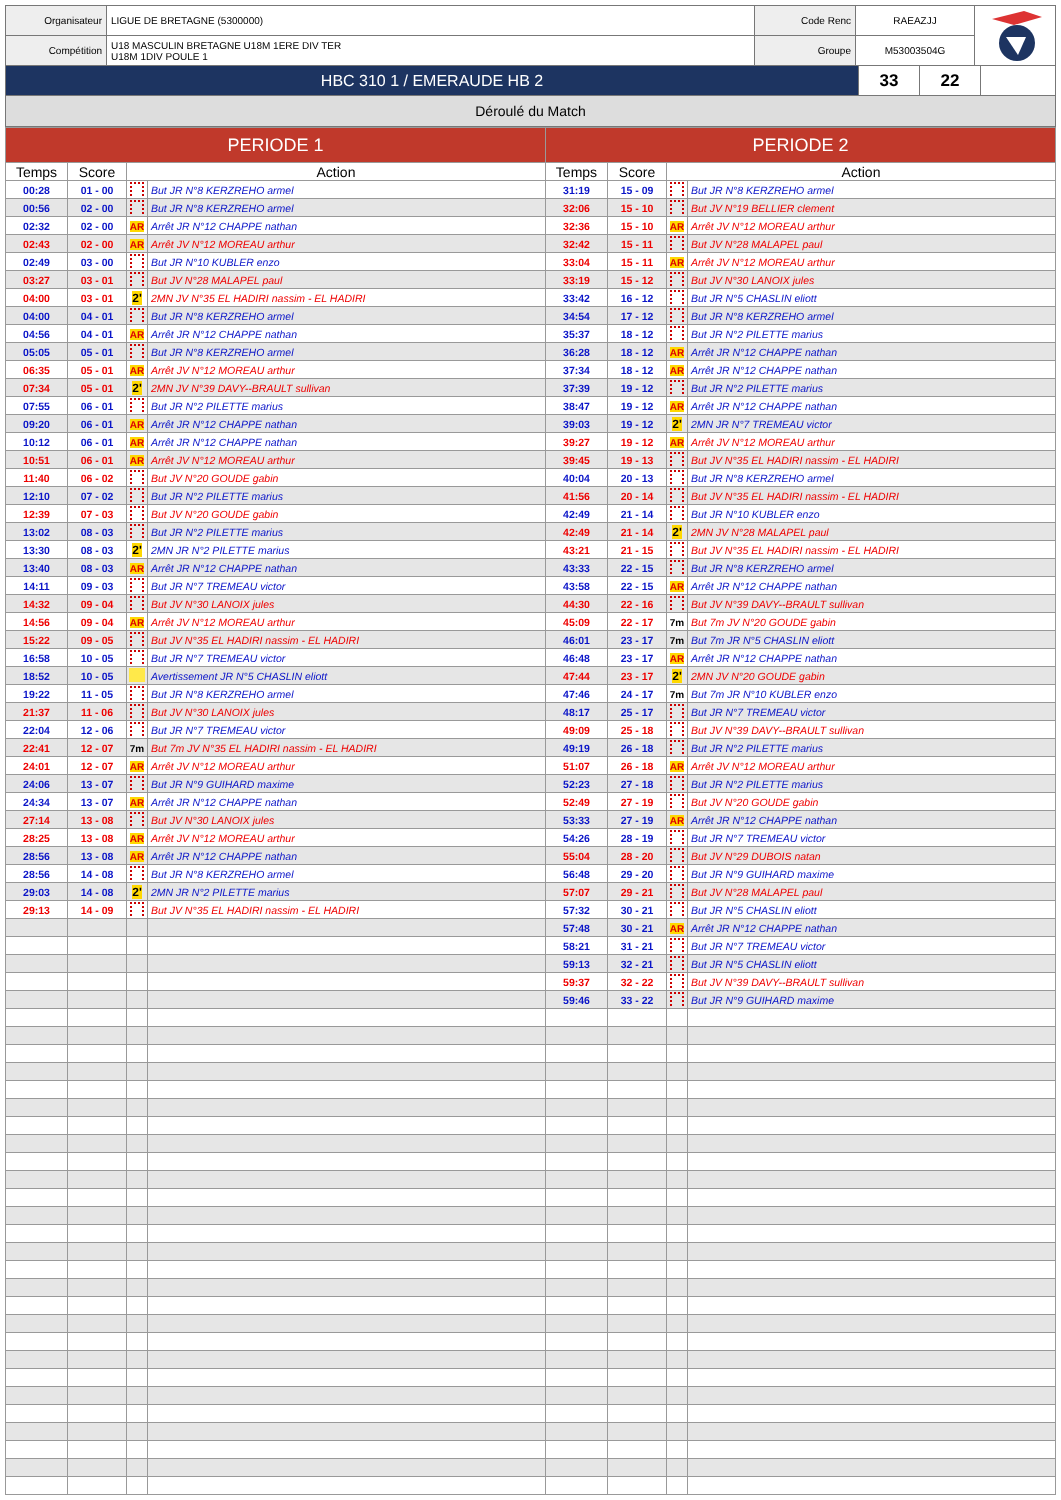| Organisateur | LIGUE DE BRETAGNE (5300000) | Code Renc | RAEAZJJ | |
| Compétition | U18 MASCULIN BRETAGNE U18M 1ERE DIV TER U18M 1DIV POULE 1 | Groupe | M53003504G | |
HBC 310 1 / EMERAUDE HB 2 33 22
Déroulé du Match
| PERIODE 1 | | | | PERIODE 2 | | | |
| --- | --- | --- | --- | --- | --- | --- | --- |
| Temps | Score | Action | | Temps | Score | Action | |
| 00:28 | 01 - 00 | | But JR N°8 KERZREHO armel | 31:19 | 15 - 09 | | But JR N°8 KERZREHO armel |
| 00:56 | 02 - 00 | | But JR N°8 KERZREHO armel | 32:06 | 15 - 10 | | But JV N°19 BELLIER clement |
| 02:32 | 02 - 00 | AR | Arrêt JR N°12 CHAPPE nathan | 32:36 | 15 - 10 | AR | Arrêt JV N°12 MOREAU arthur |
| 02:43 | 02 - 00 | AR | Arrêt JV N°12 MOREAU arthur | 32:42 | 15 - 11 | | But JV N°28 MALAPEL paul |
| 02:49 | 03 - 00 | | But JR N°10 KUBLER enzo | 33:04 | 15 - 11 | AR | Arrêt JV N°12 MOREAU arthur |
| 03:27 | 03 - 01 | | But JV N°28 MALAPEL paul | 33:19 | 15 - 12 | | But JV N°30 LANOIX jules |
| 04:00 | 03 - 01 | 2' | 2MN JV N°35 EL HADIRI nassim - EL HADIRI | 33:42 | 16 - 12 | | But JR N°5 CHASLIN eliott |
| 04:00 | 04 - 01 | | But JR N°8 KERZREHO armel | 34:54 | 17 - 12 | | But JR N°8 KERZREHO armel |
| 04:56 | 04 - 01 | AR | Arrêt JR N°12 CHAPPE nathan | 35:37 | 18 - 12 | | But JR N°2 PILETTE marius |
| 05:05 | 05 - 01 | | But JR N°8 KERZREHO armel | 36:28 | 18 - 12 | AR | Arrêt JR N°12 CHAPPE nathan |
| 06:35 | 05 - 01 | AR | Arrêt JV N°12 MOREAU arthur | 37:34 | 18 - 12 | AR | Arrêt JR N°12 CHAPPE nathan |
| 07:34 | 05 - 01 | 2' | 2MN JV N°39 DAVY--BRAULT sullivan | 37:39 | 19 - 12 | | But JR N°2 PILETTE marius |
| 07:55 | 06 - 01 | | But JR N°2 PILETTE marius | 38:47 | 19 - 12 | AR | Arrêt JR N°12 CHAPPE nathan |
| 09:20 | 06 - 01 | AR | Arrêt JR N°12 CHAPPE nathan | 39:03 | 19 - 12 | 2' | 2MN JR N°7 TREMEAU victor |
| 10:12 | 06 - 01 | AR | Arrêt JR N°12 CHAPPE nathan | 39:27 | 19 - 12 | AR | Arrêt JV N°12 MOREAU arthur |
| 10:51 | 06 - 01 | AR | Arrêt JV N°12 MOREAU arthur | 39:45 | 19 - 13 | | But JV N°35 EL HADIRI nassim - EL HADIRI |
| 11:40 | 06 - 02 | | But JV N°20 GOUDE gabin | 40:04 | 20 - 13 | | But JR N°8 KERZREHO armel |
| 12:10 | 07 - 02 | | But JR N°2 PILETTE marius | 41:56 | 20 - 14 | | But JV N°35 EL HADIRI nassim - EL HADIRI |
| 12:39 | 07 - 03 | | But JV N°20 GOUDE gabin | 42:49 | 21 - 14 | | But JR N°10 KUBLER enzo |
| 13:02 | 08 - 03 | | But JR N°2 PILETTE marius | 42:49 | 21 - 14 | 2' | 2MN JV N°28 MALAPEL paul |
| 13:30 | 08 - 03 | 2' | 2MN JR N°2 PILETTE marius | 43:21 | 21 - 15 | | But JV N°35 EL HADIRI nassim - EL HADIRI |
| 13:40 | 08 - 03 | AR | Arrêt JR N°12 CHAPPE nathan | 43:33 | 22 - 15 | | But JR N°8 KERZREHO armel |
| 14:11 | 09 - 03 | | But JR N°7 TREMEAU victor | 43:58 | 22 - 15 | AR | Arrêt JR N°12 CHAPPE nathan |
| 14:32 | 09 - 04 | | But JV N°30 LANOIX jules | 44:30 | 22 - 16 | | But JV N°39 DAVY--BRAULT sullivan |
| 14:56 | 09 - 04 | AR | Arrêt JV N°12 MOREAU arthur | 45:09 | 22 - 17 | 7m | But 7m JV N°20 GOUDE gabin |
| 15:22 | 09 - 05 | | But JV N°35 EL HADIRI nassim - EL HADIRI | 46:01 | 23 - 17 | 7m | But 7m JR N°5 CHASLIN eliott |
| 16:58 | 10 - 05 | | But JR N°7 TREMEAU victor | 46:48 | 23 - 17 | AR | Arrêt JR N°12 CHAPPE nathan |
| 18:52 | 10 - 05 | | Avertissement JR N°5 CHASLIN eliott | 47:44 | 23 - 17 | 2' | 2MN JV N°20 GOUDE gabin |
| 19:22 | 11 - 05 | | But JR N°8 KERZREHO armel | 47:46 | 24 - 17 | 7m | But 7m JR N°10 KUBLER enzo |
| 21:37 | 11 - 06 | | But JV N°30 LANOIX jules | 48:17 | 25 - 17 | | But JR N°7 TREMEAU victor |
| 22:04 | 12 - 06 | | But JR N°7 TREMEAU victor | 49:09 | 25 - 18 | | But JV N°39 DAVY--BRAULT sullivan |
| 22:41 | 12 - 07 | 7m | But 7m JV N°35 EL HADIRI nassim - EL HADIRI | 49:19 | 26 - 18 | | But JR N°2 PILETTE marius |
| 24:01 | 12 - 07 | AR | Arrêt JV N°12 MOREAU arthur | 51:07 | 26 - 18 | AR | Arrêt JV N°12 MOREAU arthur |
| 24:06 | 13 - 07 | | But JR N°9 GUIHARD maxime | 52:23 | 27 - 18 | | But JR N°2 PILETTE marius |
| 24:34 | 13 - 07 | AR | Arrêt JR N°12 CHAPPE nathan | 52:49 | 27 - 19 | | But JV N°20 GOUDE gabin |
| 27:14 | 13 - 08 | | But JV N°30 LANOIX jules | 53:33 | 27 - 19 | AR | Arrêt JR N°12 CHAPPE nathan |
| 28:25 | 13 - 08 | AR | Arrêt JV N°12 MOREAU arthur | 54:26 | 28 - 19 | | But JR N°7 TREMEAU victor |
| 28:56 | 13 - 08 | AR | Arrêt JR N°12 CHAPPE nathan | 55:04 | 28 - 20 | | But JV N°29 DUBOIS natan |
| 28:56 | 14 - 08 | | But JR N°8 KERZREHO armel | 56:48 | 29 - 20 | | But JR N°9 GUIHARD maxime |
| 29:03 | 14 - 08 | 2' | 2MN JR N°2 PILETTE marius | 57:07 | 29 - 21 | | But JV N°28 MALAPEL paul |
| 29:13 | 14 - 09 | | But JV N°35 EL HADIRI nassim - EL HADIRI | 57:32 | 30 - 21 | | But JR N°5 CHASLIN eliott |
| | | | | 57:48 | 30 - 21 | AR | Arrêt JR N°12 CHAPPE nathan |
| | | | | 58:21 | 31 - 21 | | But JR N°7 TREMEAU victor |
| | | | | 59:13 | 32 - 21 | | But JR N°5 CHASLIN eliott |
| | | | | 59:37 | 32 - 22 | | But JV N°39 DAVY--BRAULT sullivan |
| | | | | 59:46 | 33 - 22 | | But JR N°9 GUIHARD maxime |